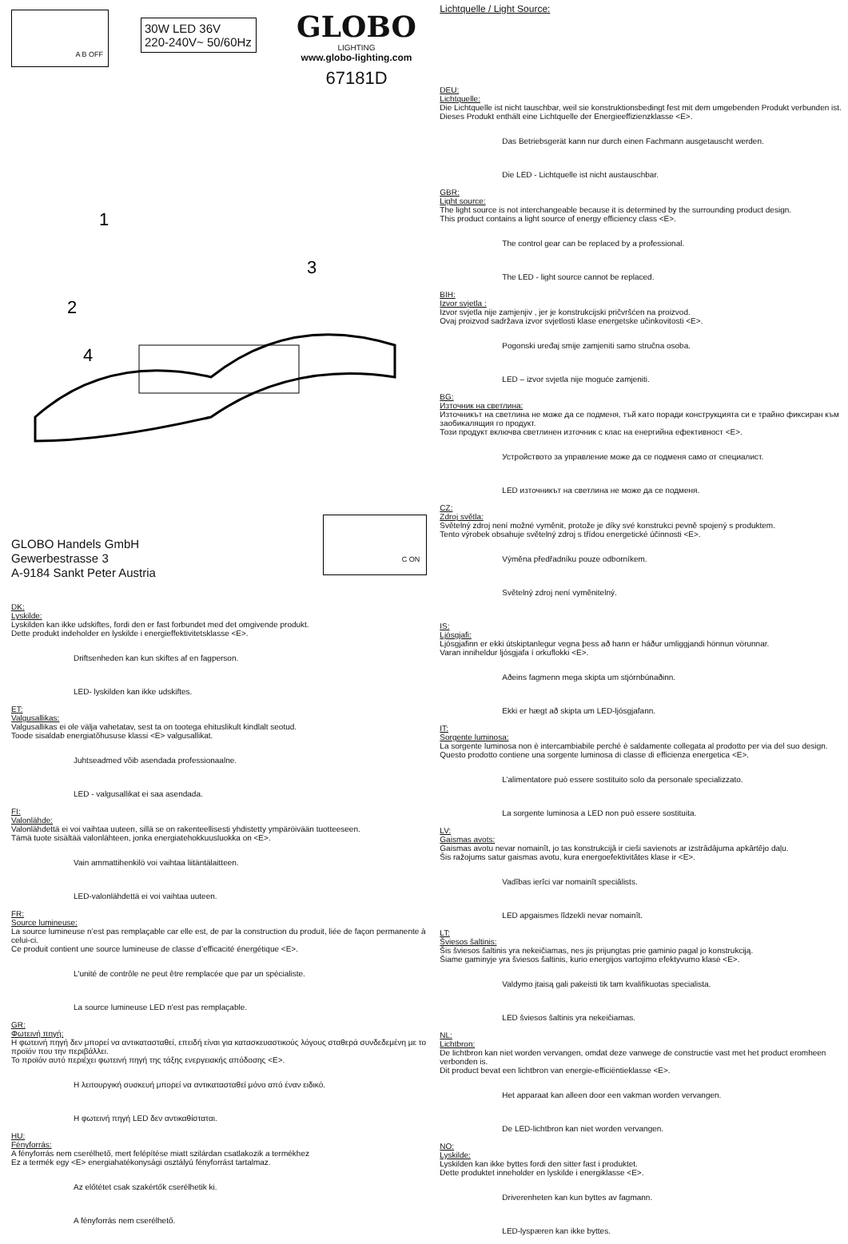A B OFF
30W LED 36V
220-240V~ 50/60Hz
GLOBO
LIGHTING
www.globo-lighting.com
67181D
1
2
3
4
GLOBO Handels GmbH
Gewerbestrasse 3
A-9184 Sankt Peter Austria
C ON
DK:
Lyskilde:
Lyskilden kan ikke udskiftes, fordi den er fast forbundet med det omgivende produkt.
Dette produkt indeholder en lyskilde i energieffektivitetsklasse <E>.
Driftsenheden kan kun skiftes af en fagperson.
LED- lyskilden kan ikke udskiftes.
ET:
Valgusallikas:
Valgusallikas ei ole välja vahetatav, sest ta on tootega ehituslikult kindlalt seotud.
Toode sisaldab energiatõhususe klassi <E> valgusallikat.
Juhtseadmed võib asendada professionaalne.
LED - valgusallikat ei saa asendada.
FI:
Valonlähde:
Valonlähdettä ei voi vaihtaa uuteen, sillä se on rakenteellisesti yhdistetty ympäröivään tuotteeseen.
Tämä tuote sisältää valonlähteen, jonka energiatehokkuusluokka on <E>.
Vain ammattihenkilö voi vaihtaa liitäntälaitteen.
LED-valonlähdettä ei voi vaihtaa uuteen.
FR:
Source lumineuse:
La source lumineuse n’est pas remplaçable car elle est, de par la construction du produit, liée de façon permanente à celui-ci.
Ce produit contient une source lumineuse de classe d’efficacité énergétique <E>.
L'unité de contrôle ne peut être remplacée que par un spécialiste.
La source lumineuse LED n'est pas remplaçable.
GR:
Φωτεινή πηγή:
Η φωτεινή πηγή δεν μπορεί να αντικατασταθεί, επειδή είναι για κατασκευαστικούς λόγους σταθερά συνδεδεμένη με το προϊόν που την περιβάλλει.
Το προϊόν αυτό περιέχει φωτεινή πηγή της τάξης ενεργειακής απόδοσης <E>.
Η λειτουργική συσκευή μπορεί να αντικατασταθεί μόνο από έναν ειδικό.
Η φωτεινή πηγή LED δεν αντικαθίσταται.
HU:
Fényforrás:
A fényforrás nem cserélhető, mert felépítése miatt szilárdan csatlakozik a termékhez
Ez a termék egy <E> energiahatékonysági osztályú fényforrást tartalmaz.
Az előtétet csak szakértők cserélhetik ki.
A fényforrás nem cserélhető.
Lichtquelle / Light Source:
DEU:
Lichtquelle:
Die Lichtquelle ist nicht tauschbar, weil sie konstruktionsbedingt fest mit dem umgebenden Produkt verbunden ist.
Dieses Produkt enthält eine Lichtquelle der Energieeffizienzklasse <E>.
Das Betriebsgerät kann nur durch einen Fachmann ausgetauscht werden.
Die LED - Lichtquelle ist nicht austauschbar.
GBR:
Light source:
The light source is not interchangeable because it is determined by the surrounding product design.
This product contains a light source of energy efficiency class <E>.
The control gear can be replaced by a professional.
The LED - light source cannot be replaced.
BIH:
Izvor svjetla :
Izvor svjetla nije zamjenjiv , jer je konstrukcijski pričvršćen na proizvod.
Ovaj proizvod sadržava izvor svjetlosti klase energetske učinkovitosti <E>.
Pogonski uređaj smije zamjeniti samo stručna osoba.
LED – izvor svjetla nije moguće zamjeniti.
BG:
Източник на светлина:
Източникът на светлина не може да се подменя, тъй като поради конструкцията си е трайно фиксиран към заобикалящия го продукт.
Този продукт включва светлинен източник с клас на енергийна ефективност <E>.
Устройството за управление може да се подменя само от специалист.
LED източникът на светлина не може да се подменя.
CZ:
Zdroj světla:
Světelný zdroj není možné vyměnit, protože je díky své konstrukci pevně spojený s produktem.
Tento výrobek obsahuje světelný zdroj s třídou energetické účinnosti <E>.
Výměna předřadníku pouze odborníkem.
Světelný zdroj není vyměnitelný.
IS:
Ljósgjafi:
Ljósgjafinn er ekki útskiptanlegur vegna þess að hann er háður umliggjandi hönnun vörunnar.
Varan inniheldur ljósgjafa í orkuflokki <E>.
Aðeins fagmenn mega skipta um stjórnbúnaðinn.
Ekki er hægt að skipta um LED-ljósgjafann.
IT:
Sorgente luminosa:
La sorgente luminosa non è intercambiabile perché è saldamente collegata al prodotto per via del suo design.
Questo prodotto contiene una sorgente luminosa di classe di efficienza energetica <E>.
L’alimentatore può essere sostituito solo da personale specializzato.
La sorgente luminosa a LED non può essere sostituita.
LV:
Gaismas avots:
Gaismas avotu nevar nomainīt, jo tas konstrukcijā ir cieši savienots ar izstrādājuma apkārtējo daļu.
Šis ražojums satur gaismas avotu, kura energoefektivitātes klase ir <E>.
Vadības ierīci var nomainīt speciālists.
LED apgaismes līdzekli nevar nomainīt.
LT:
Šviesos šaltinis:
Šis šviesos šaltinis yra nekeičiamas, nes jis prijungtas prie gaminio pagal jo konstrukciją.
Šiame gaminyje yra šviesos šaltinis, kurio energijos vartojimo efektyvumo klasė <E>.
Valdymo įtaisą gali pakeisti tik tam kvalifikuotas specialista.
LED šviesos šaltinis yra nekeičiamas.
NL:
Lichtbron:
De lichtbron kan niet worden vervangen, omdat deze vanwege de constructie vast met het product eromheen verbonden is.
Dit product bevat een lichtbron van energie-efficiëntieklasse <E>.
Het apparaat kan alleen door een vakman worden vervangen.
De LED-lichtbron kan niet worden vervangen.
NO:
Lyskilde:
Lyskilden kan ikke byttes fordi den sitter fast i produktet.
Dette produktet inneholder en lyskilde i energiklasse <E>.
Driverenheten kan kun byttes av fagmann.
LED-lyspæren kan ikke byttes.